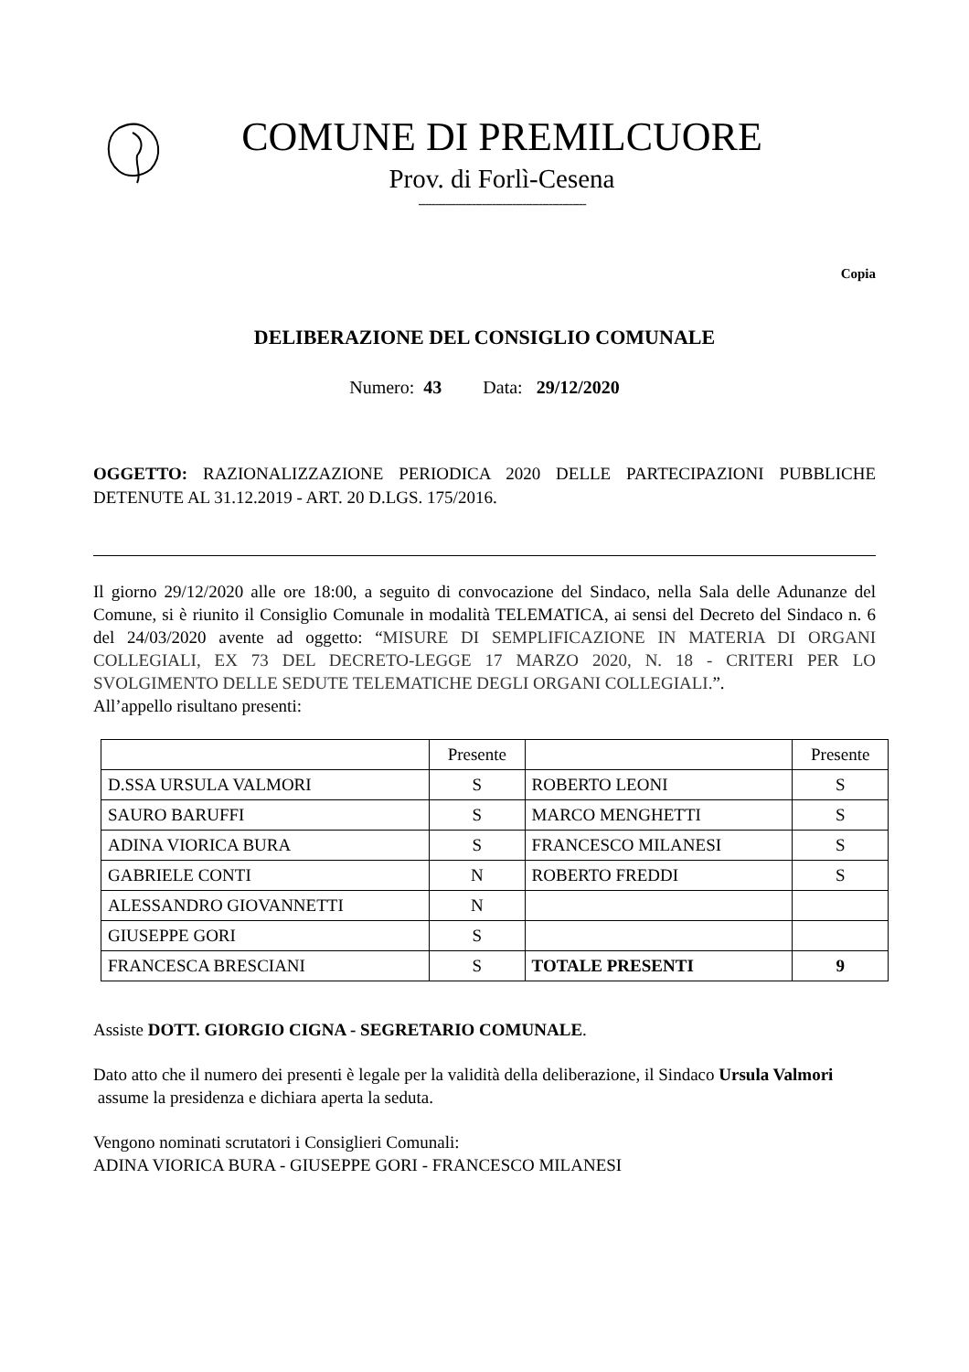COMUNE DI PREMILCUORE
Prov. di Forlì-Cesena
--------------------------------------------------
Copia
DELIBERAZIONE DEL CONSIGLIO COMUNALE
Numero: 43 Data: 29/12/2020
OGGETTO: RAZIONALIZZAZIONE PERIODICA 2020 DELLE PARTECIPAZIONI PUBBLICHE DETENUTE AL 31.12.2019 - ART. 20 D.LGS. 175/2016.
Il giorno 29/12/2020 alle ore 18:00, a seguito di convocazione del Sindaco, nella Sala delle Adunanze del Comune, si è riunito il Consiglio Comunale in modalità TELEMATICA, ai sensi del Decreto del Sindaco n. 6 del 24/03/2020 avente ad oggetto: “MISURE DI SEMPLIFICAZIONE IN MATERIA DI ORGANI COLLEGIALI, EX 73 DEL DECRETO-LEGGE 17 MARZO 2020, N. 18 - CRITERI PER LO SVOLGIMENTO DELLE SEDUTE TELEMATICHE DEGLI ORGANI COLLEGIALI.”.
All’appello risultano presenti:
| | Presente | | Presente |
| D.SSA URSULA VALMORI | S | ROBERTO LEONI | S |
| SAURO BARUFFI | S | MARCO MENGHETTI | S |
| ADINA VIORICA BURA | S | FRANCESCO MILANESI | S |
| GABRIELE CONTI | N | ROBERTO FREDDI | S |
| ALESSANDRO GIOVANNETTI | N | | |
| GIUSEPPE GORI | S | | |
| FRANCESCA BRESCIANI | S | TOTALE PRESENTI | 9 |
Assiste DOTT. GIORGIO CIGNA - SEGRETARIO COMUNALE.
Dato atto che il numero dei presenti è legale per la validità della deliberazione, il Sindaco Ursula Valmori assume la presidenza e dichiara aperta la seduta.
Vengono nominati scrutatori i Consiglieri Comunali:
ADINA VIORICA BURA - GIUSEPPE GORI - FRANCESCO MILANESI